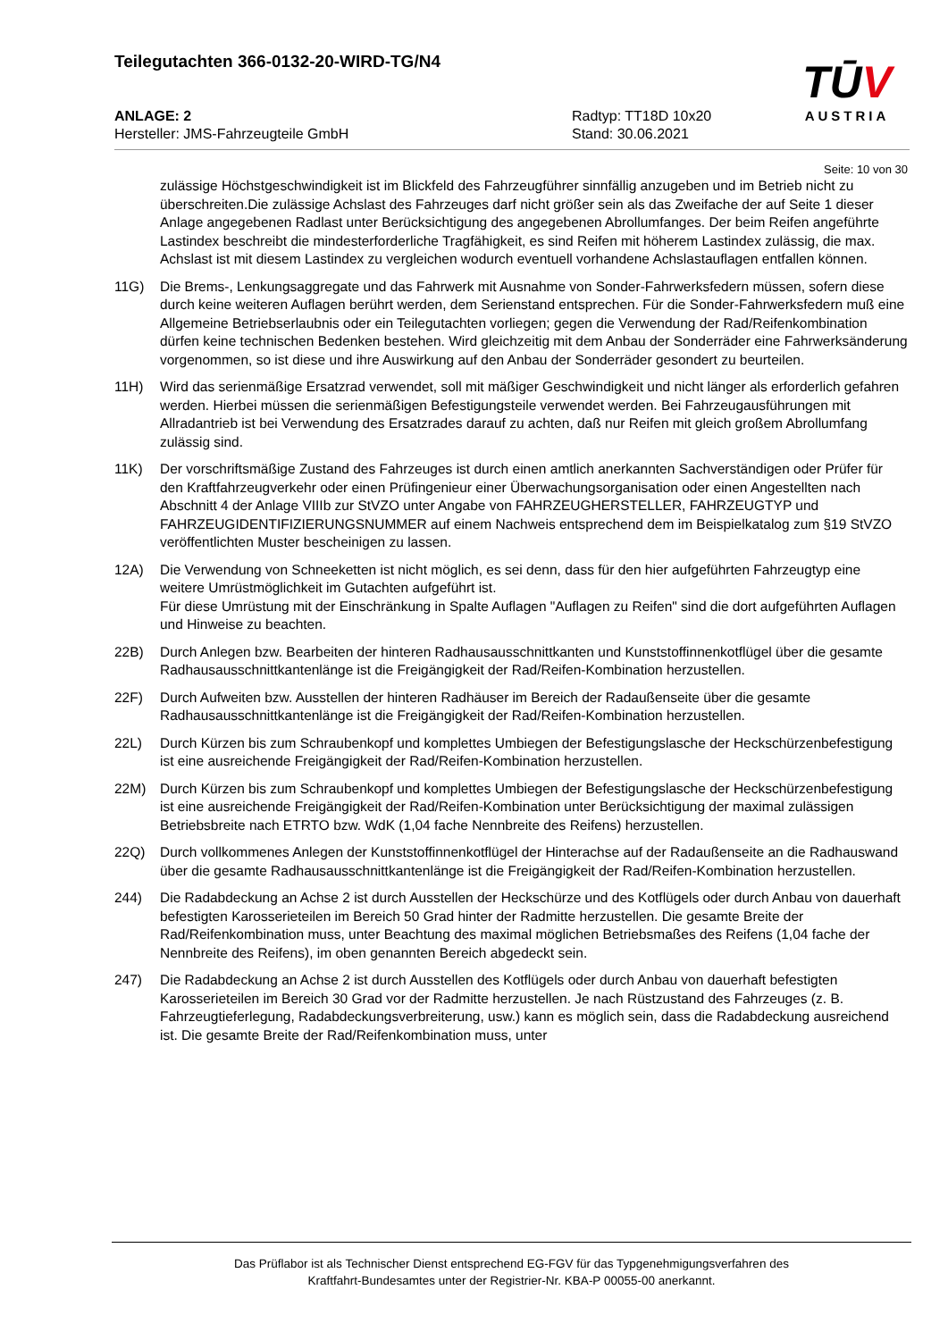Teilegutachten 366-0132-20-WIRD-TG/N4
ANLAGE: 2 Radtyp: TT18D 10x20
Hersteller: JMS-Fahrzeugteile GmbH Stand: 30.06.2021
TŪV
AUSTRIA
Seite: 10 von 30
zulässige Höchstgeschwindigkeit ist im Blickfeld des Fahrzeugführer sinnfällig anzugeben und im Betrieb nicht zu überschreiten.Die zulässige Achslast des Fahrzeuges darf nicht größer sein als das Zweifache der auf Seite 1 dieser Anlage angegebenen Radlast unter Berücksichtigung des angegebenen Abrollumfanges. Der beim Reifen angeführte Lastindex beschreibt die mindesterforderliche Tragfähigkeit, es sind Reifen mit höherem Lastindex zulässig, die max. Achslast ist mit diesem Lastindex zu vergleichen wodurch eventuell vorhandene Achslastauflagen entfallen können.
11G) Die Brems-, Lenkungsaggregate und das Fahrwerk mit Ausnahme von Sonder-Fahrwerksfedern müssen, sofern diese durch keine weiteren Auflagen berührt werden, dem Serienstand entsprechen. Für die Sonder-Fahrwerksfedern muß eine Allgemeine Betriebserlaubnis oder ein Teilegutachten vorliegen; gegen die Verwendung der Rad/Reifenkombination dürfen keine technischen Bedenken bestehen. Wird gleichzeitig mit dem Anbau der Sonderräder eine Fahrwerksänderung vorgenommen, so ist diese und ihre Auswirkung auf den Anbau der Sonderräder gesondert zu beurteilen.
11H) Wird das serienmäßige Ersatzrad verwendet, soll mit mäßiger Geschwindigkeit und nicht länger als erforderlich gefahren werden. Hierbei müssen die serienmäßigen Befestigungsteile verwendet werden. Bei Fahrzeugausführungen mit Allradantrieb ist bei Verwendung des Ersatzrades darauf zu achten, daß nur Reifen mit gleich großem Abrollumfang zulässig sind.
11K) Der vorschriftsmäßige Zustand des Fahrzeuges ist durch einen amtlich anerkannten Sachverständigen oder Prüfer für den Kraftfahrzeugverkehr oder einen Prüfingenieur einer Überwachungsorganisation oder einen Angestellten nach Abschnitt 4 der Anlage VIIIb zur StVZO unter Angabe von FAHRZEUGHERSTELLER, FAHRZEUGTYP und FAHRZEUGIDENTIFIZIERUNGSNUMMER auf einem Nachweis entsprechend dem im Beispielkatalog zum §19 StVZO veröffentlichten Muster bescheinigen zu lassen.
12A) Die Verwendung von Schneeketten ist nicht möglich, es sei denn, dass für den hier aufgeführten Fahrzeugtyp eine weitere Umrüstmöglichkeit im Gutachten aufgeführt ist.
Für diese Umrüstung mit der Einschränkung in Spalte Auflagen "Auflagen zu Reifen" sind die dort aufgeführten Auflagen und Hinweise zu beachten.
22B) Durch Anlegen bzw. Bearbeiten der hinteren Radhausausschnittkanten und Kunststoffinnenkotflügel über die gesamte Radhausausschnittkantenlänge ist die Freigängigkeit der Rad/Reifen-Kombination herzustellen.
22F) Durch Aufweiten bzw. Ausstellen der hinteren Radhäuser im Bereich der Radaußenseite über die gesamte Radhausausschnittkantenlänge ist die Freigängigkeit der Rad/Reifen-Kombination herzustellen.
22L) Durch Kürzen bis zum Schraubenkopf und komplettes Umbiegen der Befestigungslasche der Heckschürzenbefestigung ist eine ausreichende Freigängigkeit der Rad/Reifen-Kombination herzustellen.
22M) Durch Kürzen bis zum Schraubenkopf und komplettes Umbiegen der Befestigungslasche der Heckschürzenbefestigung ist eine ausreichende Freigängigkeit der Rad/Reifen-Kombination unter Berücksichtigung der maximal zulässigen Betriebsbreite nach ETRTO bzw. WdK (1,04 fache Nennbreite des Reifens) herzustellen.
22Q) Durch vollkommenes Anlegen der Kunststoffinnenkotflügel der Hinterachse auf der Radaußenseite an die Radhauswand über die gesamte Radhausausschnittkantenlänge ist die Freigängigkeit der Rad/Reifen-Kombination herzustellen.
244) Die Radabdeckung an Achse 2 ist durch Ausstellen der Heckschürze und des Kotflügels oder durch Anbau von dauerhaft befestigten Karosserieteilen im Bereich 50 Grad hinter der Radmitte herzustellen. Die gesamte Breite der Rad/Reifenkombination muss, unter Beachtung des maximal möglichen Betriebsmaßes des Reifens (1,04 fache der Nennbreite des Reifens), im oben genannten Bereich abgedeckt sein.
247) Die Radabdeckung an Achse 2 ist durch Ausstellen des Kotflügels oder durch Anbau von dauerhaft befestigten Karosserieteilen im Bereich 30 Grad vor der Radmitte herzustellen. Je nach Rüstzustand des Fahrzeuges (z. B. Fahrzeugtieferlegung, Radabdeckungsverbreiterung, usw.) kann es möglich sein, dass die Radabdeckung ausreichend ist. Die gesamte Breite der Rad/Reifenkombination muss, unter
Das Prüflabor ist als Technischer Dienst entsprechend EG-FGV für das Typgenehmigungsverfahren des
Kraftfahrt-Bundesamtes unter der Registrier-Nr. KBA-P 00055-00 anerkannt.